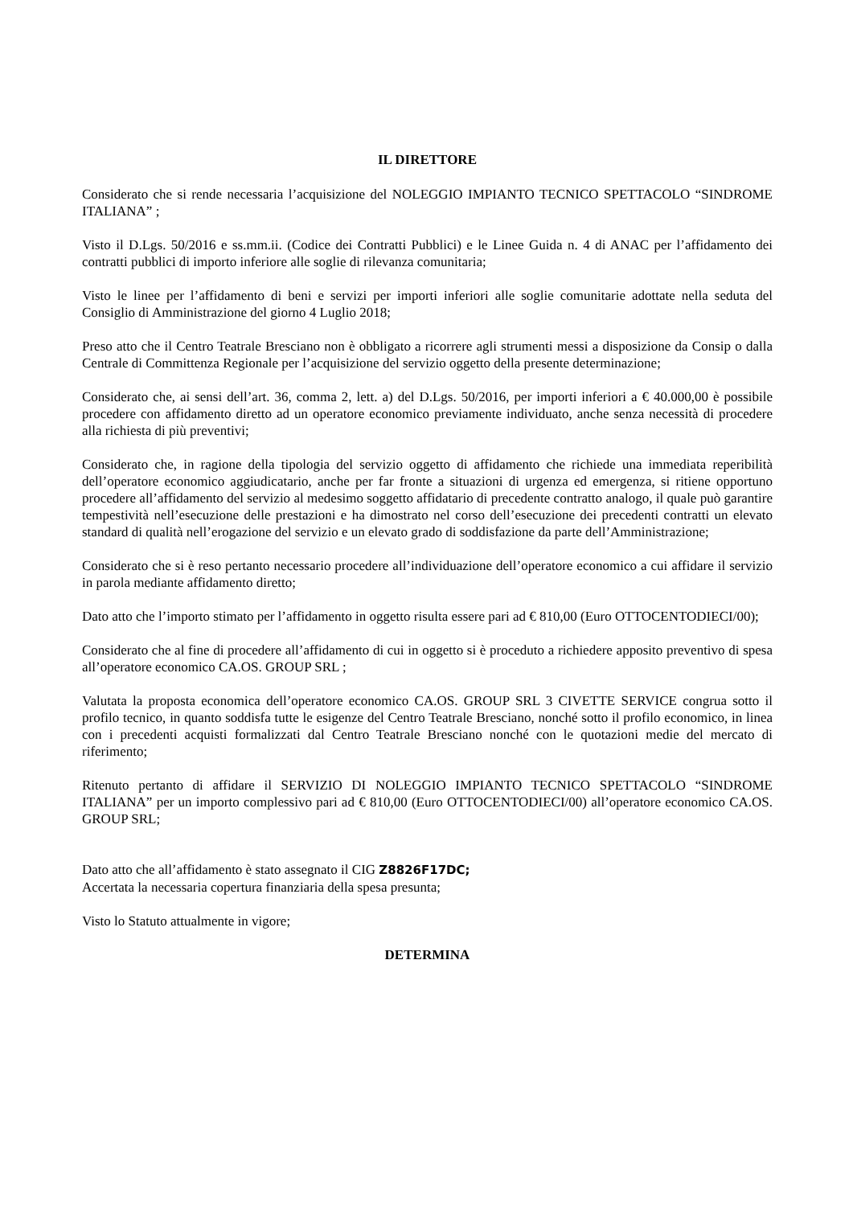IL DIRETTORE
Considerato che si rende necessaria l’acquisizione del NOLEGGIO IMPIANTO TECNICO SPETTACOLO “SINDROME ITALIANA” ;
Visto il D.Lgs. 50/2016 e ss.mm.ii. (Codice dei Contratti Pubblici) e le Linee Guida n. 4 di ANAC per l’affidamento dei contratti pubblici di importo inferiore alle soglie di rilevanza comunitaria;
Visto le linee per l’affidamento di beni e servizi per importi inferiori alle soglie comunitarie adottate nella seduta del Consiglio di Amministrazione del giorno 4 Luglio 2018;
Preso atto che il Centro Teatrale Bresciano non è obbligato a ricorrere agli strumenti messi a disposizione da Consip o dalla Centrale di Committenza Regionale per l’acquisizione del servizio oggetto della presente determinazione;
Considerato che, ai sensi dell’art. 36, comma 2, lett. a) del D.Lgs. 50/2016, per importi inferiori a € 40.000,00 è possibile procedere con affidamento diretto ad un operatore economico previamente individuato, anche senza necessità di procedere alla richiesta di più preventivi;
Considerato che, in ragione della tipologia del servizio oggetto di affidamento che richiede una immediata reperibilità dell’operatore economico aggiudicatario, anche per far fronte a situazioni di urgenza ed emergenza, si ritiene opportuno procedere all’affidamento del servizio al medesimo soggetto affidatario di precedente contratto analogo, il quale può garantire tempestività nell’esecuzione delle prestazioni e ha dimostrato nel corso dell’esecuzione dei precedenti contratti un elevato standard di qualità nell’erogazione del servizio e un elevato grado di soddisfazione da parte dell’Amministrazione;
Considerato che si è reso pertanto necessario procedere all’individuazione dell’operatore economico a cui affidare il servizio in parola mediante affidamento diretto;
Dato atto che l’importo stimato per l’affidamento in oggetto risulta essere pari ad € 810,00 (Euro OTTOCENTODIECI/00);
Considerato che al fine di procedere all’affidamento di cui in oggetto si è proceduto a richiedere apposito preventivo di spesa all’operatore economico CA.OS. GROUP SRL ;
Valutata la proposta economica dell’operatore economico CA.OS. GROUP SRL 3 CIVETTE SERVICE congrua sotto il profilo tecnico, in quanto soddisfa tutte le esigenze del Centro Teatrale Bresciano, nonché sotto il profilo economico, in linea con i precedenti acquisti formalizzati dal Centro Teatrale Bresciano nonché con le quotazioni medie del mercato di riferimento;
Ritenuto pertanto di affidare il SERVIZIO DI NOLEGGIO IMPIANTO TECNICO SPETTACOLO “SINDROME ITALIANA” per un importo complessivo pari ad € 810,00 (Euro OTTOCENTODIECI/00) all’operatore economico CA.OS. GROUP SRL;
Dato atto che all’affidamento è stato assegnato il CIG Z8826F17DC;
Accertata la necessaria copertura finanziaria della spesa presunta;
Visto lo Statuto attualmente in vigore;
DETERMINA